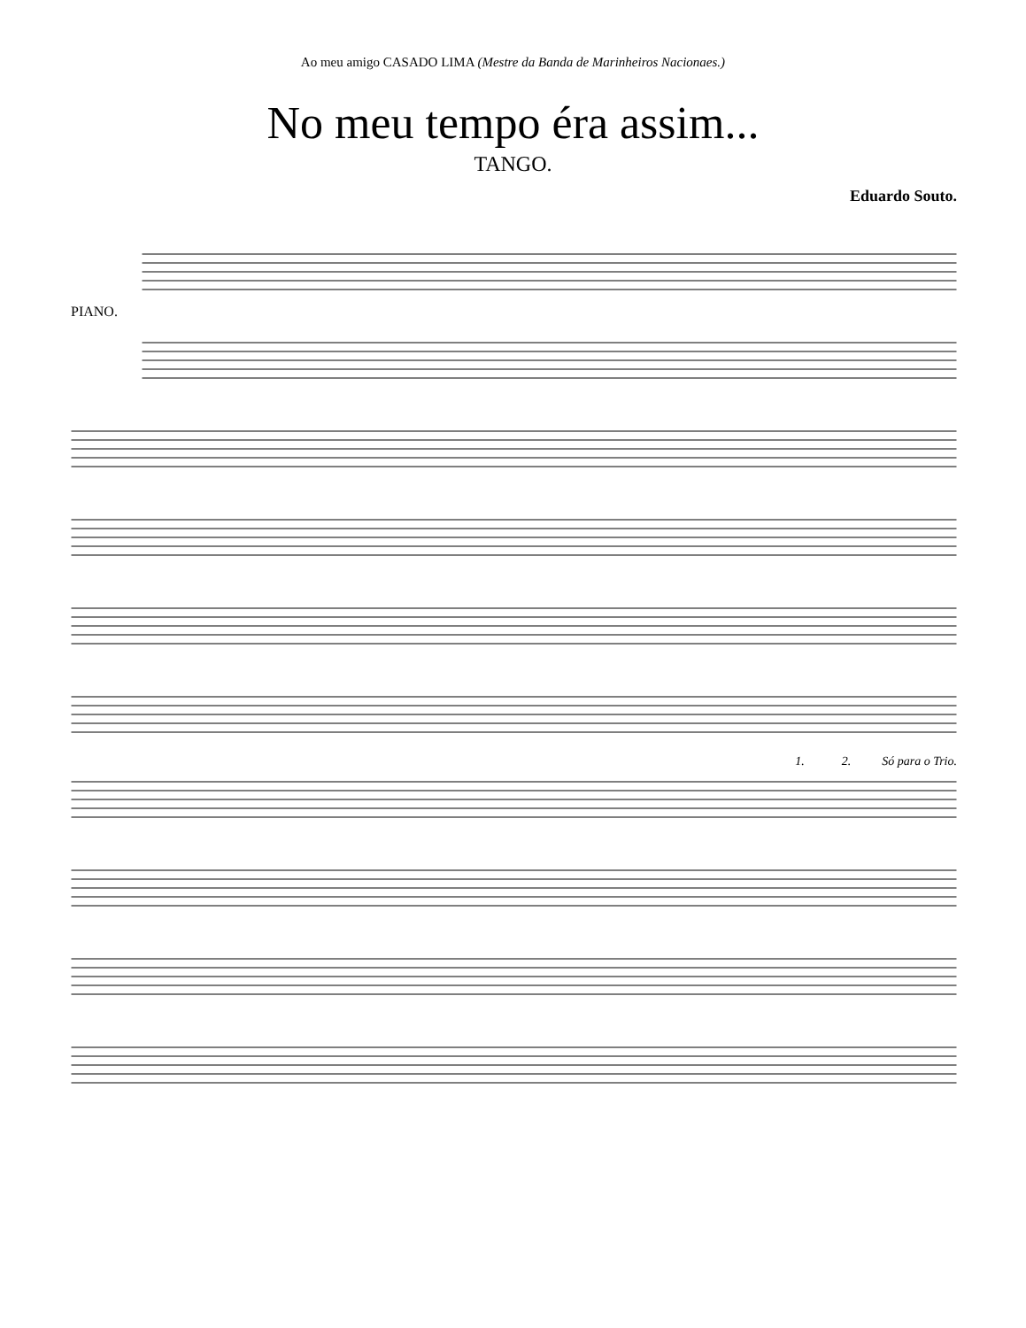Ao meu amigo CASADO LIMA (Mestre da Banda de Marinheiros Nacionaes.)
No meu tempo éra assim...
TANGO.
Eduardo Souto.
PIANO.
1. 2. Só para o Trio.